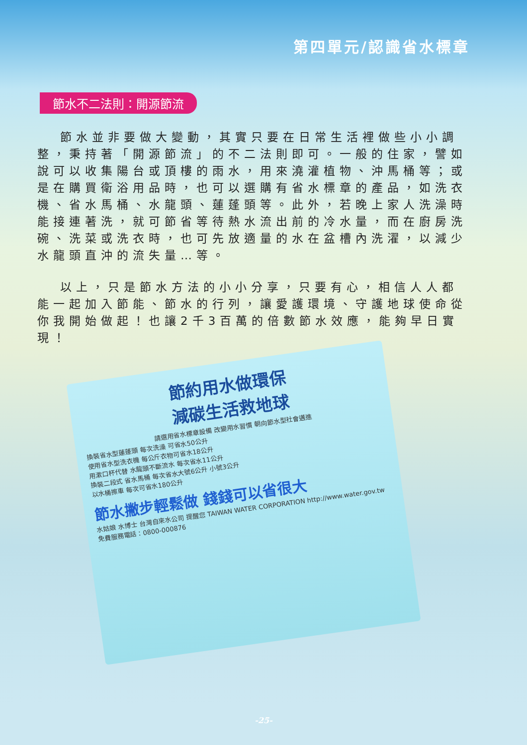第四單元/認識省水標章
節水不二法則：開源節流
節水並非要做大變動，其實只要在日常生活裡做些小小調整，秉持著「開源節流」的不二法則即可。一般的住家，譬如說可以收集陽台或頂樓的雨水，用來澆灌植物、沖馬桶等；或是在購買衛浴用品時，也可以選購有省水標章的產品，如洗衣機、省水馬桶、水龍頭、蓮蓬頭等。此外，若晚上家人洗澡時能接連著洗，就可節省等待熱水流出前的冷水量，而在廚房洗碗、洗菜或洗衣時，也可先放適量的水在盆槽內洗濯，以減少水龍頭直沖的流失量…等。
以上，只是節水方法的小小分享，只要有心，相信人人都能一起加入節能、節水的行列，讓愛護環境、守護地球使命從你我開始做起！也讓2千3百萬的倍數節水效應，能夠早日實現！
節約用水做環保
減碳生活救地球
請選用省水標章設備 改變用水習慣 朝向節水型社會邁進
換裝省水型蓮蓬頭 每次洗澡 可省水50公升
使用省水型洗衣機 每公斤衣物可省水18公升
用漱口杯代替 水龍頭不斷流水 每次省水11公升
換裝二段式 省水馬桶 每次省水大號6公升 小號3公升
以水桶擦車 每次可省水180公升
節水撇步輕鬆做 錢錢可以省很大
水姑娘 水博士 台灣自來水公司 提醒您 TAIWAN WATER CORPORATION http://www.water.gov.tw 免費服務電話：0800-000876
-25-